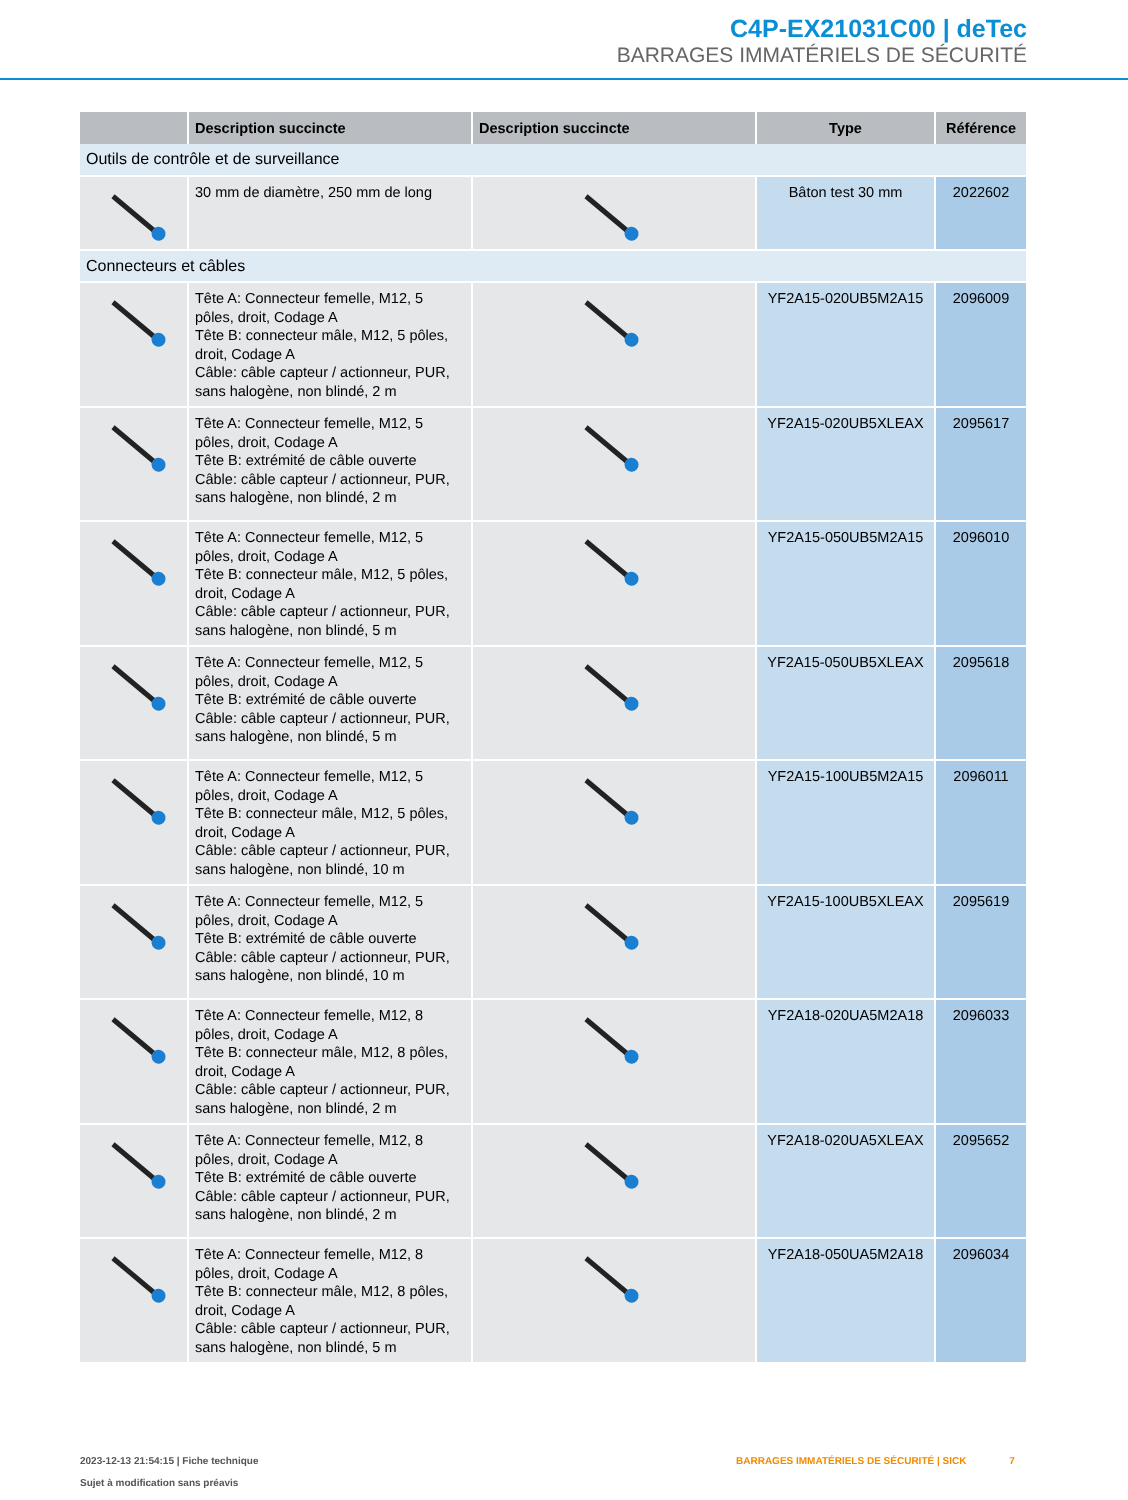C4P-EX21031C00 | deTec
BARRAGES IMMATÉRIELS DE SÉCURITÉ
| | Description succincte | Description succincte | Type | Référence |
| --- | --- | --- | --- | --- |
| Outils de contrôle et de surveillance | | | | |
| | 30 mm de diamètre, 250 mm de long | | Bâton test 30 mm | 2022602 |
| Connecteurs et câbles | | | | |
| | Tête A: Connecteur femelle, M12, 5 pôles, droit, Codage A Tête B: connecteur mâle, M12, 5 pôles, droit, Codage A Câble: câble capteur / actionneur, PUR, sans halogène, non blindé, 2 m | | YF2A15-020UB5M2A15 | 2096009 |
| | Tête A: Connecteur femelle, M12, 5 pôles, droit, Codage A Tête B: extrémité de câble ouverte Câble: câble capteur / actionneur, PUR, sans halogène, non blindé, 2 m | | YF2A15-020UB5XLEAX | 2095617 |
| | Tête A: Connecteur femelle, M12, 5 pôles, droit, Codage A Tête B: connecteur mâle, M12, 5 pôles, droit, Codage A Câble: câble capteur / actionneur, PUR, sans halogène, non blindé, 5 m | | YF2A15-050UB5M2A15 | 2096010 |
| | Tête A: Connecteur femelle, M12, 5 pôles, droit, Codage A Tête B: extrémité de câble ouverte Câble: câble capteur / actionneur, PUR, sans halogène, non blindé, 5 m | | YF2A15-050UB5XLEAX | 2095618 |
| | Tête A: Connecteur femelle, M12, 5 pôles, droit, Codage A Tête B: connecteur mâle, M12, 5 pôles, droit, Codage A Câble: câble capteur / actionneur, PUR, sans halogène, non blindé, 10 m | | YF2A15-100UB5M2A15 | 2096011 |
| | Tête A: Connecteur femelle, M12, 5 pôles, droit, Codage A Tête B: extrémité de câble ouverte Câble: câble capteur / actionneur, PUR, sans halogène, non blindé, 10 m | | YF2A15-100UB5XLEAX | 2095619 |
| | Tête A: Connecteur femelle, M12, 8 pôles, droit, Codage A Tête B: connecteur mâle, M12, 8 pôles, droit, Codage A Câble: câble capteur / actionneur, PUR, sans halogène, non blindé, 2 m | | YF2A18-020UA5M2A18 | 2096033 |
| | Tête A: Connecteur femelle, M12, 8 pôles, droit, Codage A Tête B: extrémité de câble ouverte Câble: câble capteur / actionneur, PUR, sans halogène, non blindé, 2 m | | YF2A18-020UA5XLEAX | 2095652 |
| | Tête A: Connecteur femelle, M12, 8 pôles, droit, Codage A Tête B: connecteur mâle, M12, 8 pôles, droit, Codage A Câble: câble capteur / actionneur, PUR, sans halogène, non blindé, 5 m | | YF2A18-050UA5M2A18 | 2096034 |
2023-12-13 21:54:15 | Fiche technique
Sujet à modification sans préavis
BARRAGES IMMATÉRIELS DE SÉCURITÉ | SICK 7